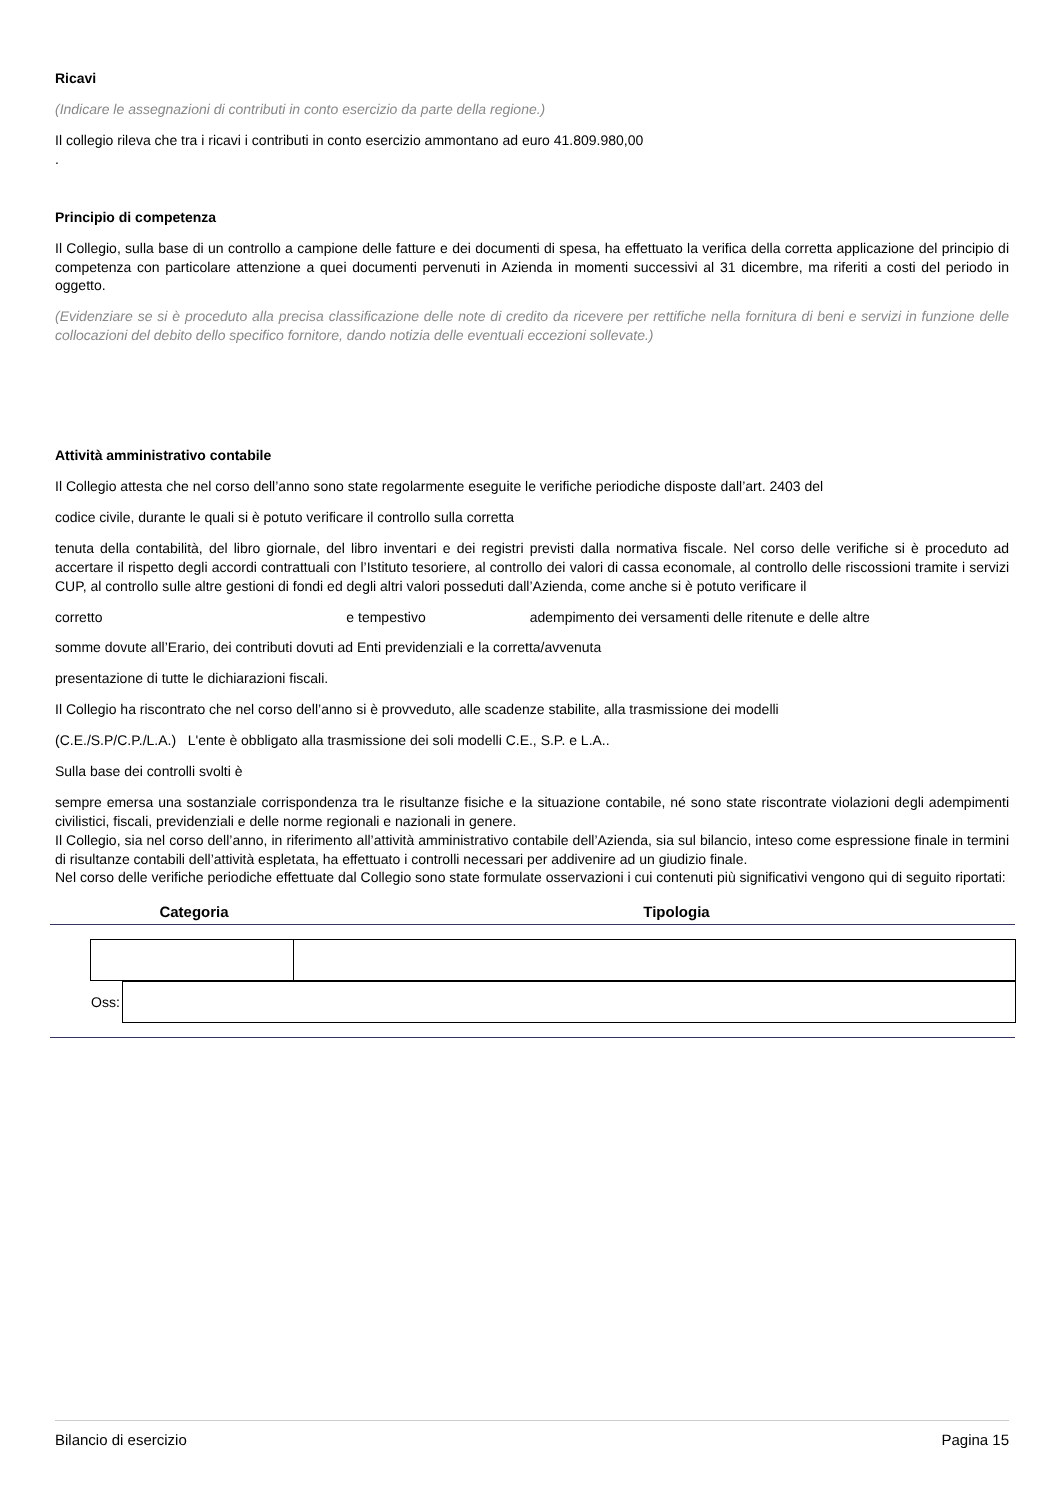Ricavi
(Indicare le assegnazioni di contributi in conto esercizio da parte della regione.)
Il collegio rileva che tra i ricavi i contributi in conto esercizio ammontano ad euro 41.809.980,00
.
Principio di competenza
Il Collegio, sulla base di un controllo a campione delle fatture e dei documenti di spesa, ha effettuato la verifica della corretta applicazione del principio di competenza con particolare attenzione a quei documenti pervenuti in Azienda in momenti successivi al 31 dicembre, ma riferiti a costi del periodo in oggetto.
(Evidenziare se si è proceduto alla precisa classificazione delle note di credito da ricevere per rettifiche nella fornitura di beni e servizi in funzione delle collocazioni del debito dello specifico fornitore, dando notizia delle eventuali eccezioni sollevate.)
Attività amministrativo contabile
Il Collegio attesta che nel corso dell’anno sono state regolarmente eseguite le verifiche periodiche disposte dall’art. 2403 del
codice civile, durante le quali si è potuto verificare il controllo sulla corretta
tenuta della contabilità, del libro giornale, del libro inventari e dei registri previsti dalla normativa fiscale. Nel corso delle verifiche si è proceduto ad accertare il rispetto degli accordi contrattuali con l’Istituto tesoriere, al controllo dei valori di cassa economale, al controllo delle riscossioni tramite i servizi CUP, al controllo sulle altre gestioni di fondi ed degli altri valori posseduti dall’Azienda, come anche si è potuto verificare il
corretto e tempestivo adempimento dei versamenti delle ritenute e delle altre
somme dovute all’Erario, dei contributi dovuti ad Enti previdenziali e la corretta/avvenuta
presentazione di tutte le dichiarazioni fiscali.
Il Collegio ha riscontrato che nel corso dell’anno si è provveduto, alle scadenze stabilite, alla trasmissione dei modelli
(C.E./S.P/C.P./L.A.) L'ente è obbligato alla trasmissione dei soli modelli C.E., S.P. e L.A..
Sulla base dei controlli svolti è
sempre emersa una sostanziale corrispondenza tra le risultanze fisiche e la situazione contabile, né sono state riscontrate violazioni degli adempimenti civilistici, fiscali, previdenziali e delle norme regionali e nazionali in genere.
Il Collegio, sia nel corso dell’anno, in riferimento all’attività amministrativo contabile dell’Azienda, sia sul bilancio, inteso come espressione finale in termini di risultanze contabili dell’attività espletata, ha effettuato i controlli necessari per addivenire ad un giudizio finale.
Nel corso delle verifiche periodiche effettuate dal Collegio sono state formulate osservazioni i cui contenuti più significativi vengono qui di seguito riportati:
| Categoria | Tipologia |
| --- | --- |
| Oss: | |
Bilancio di esercizio Pagina 15